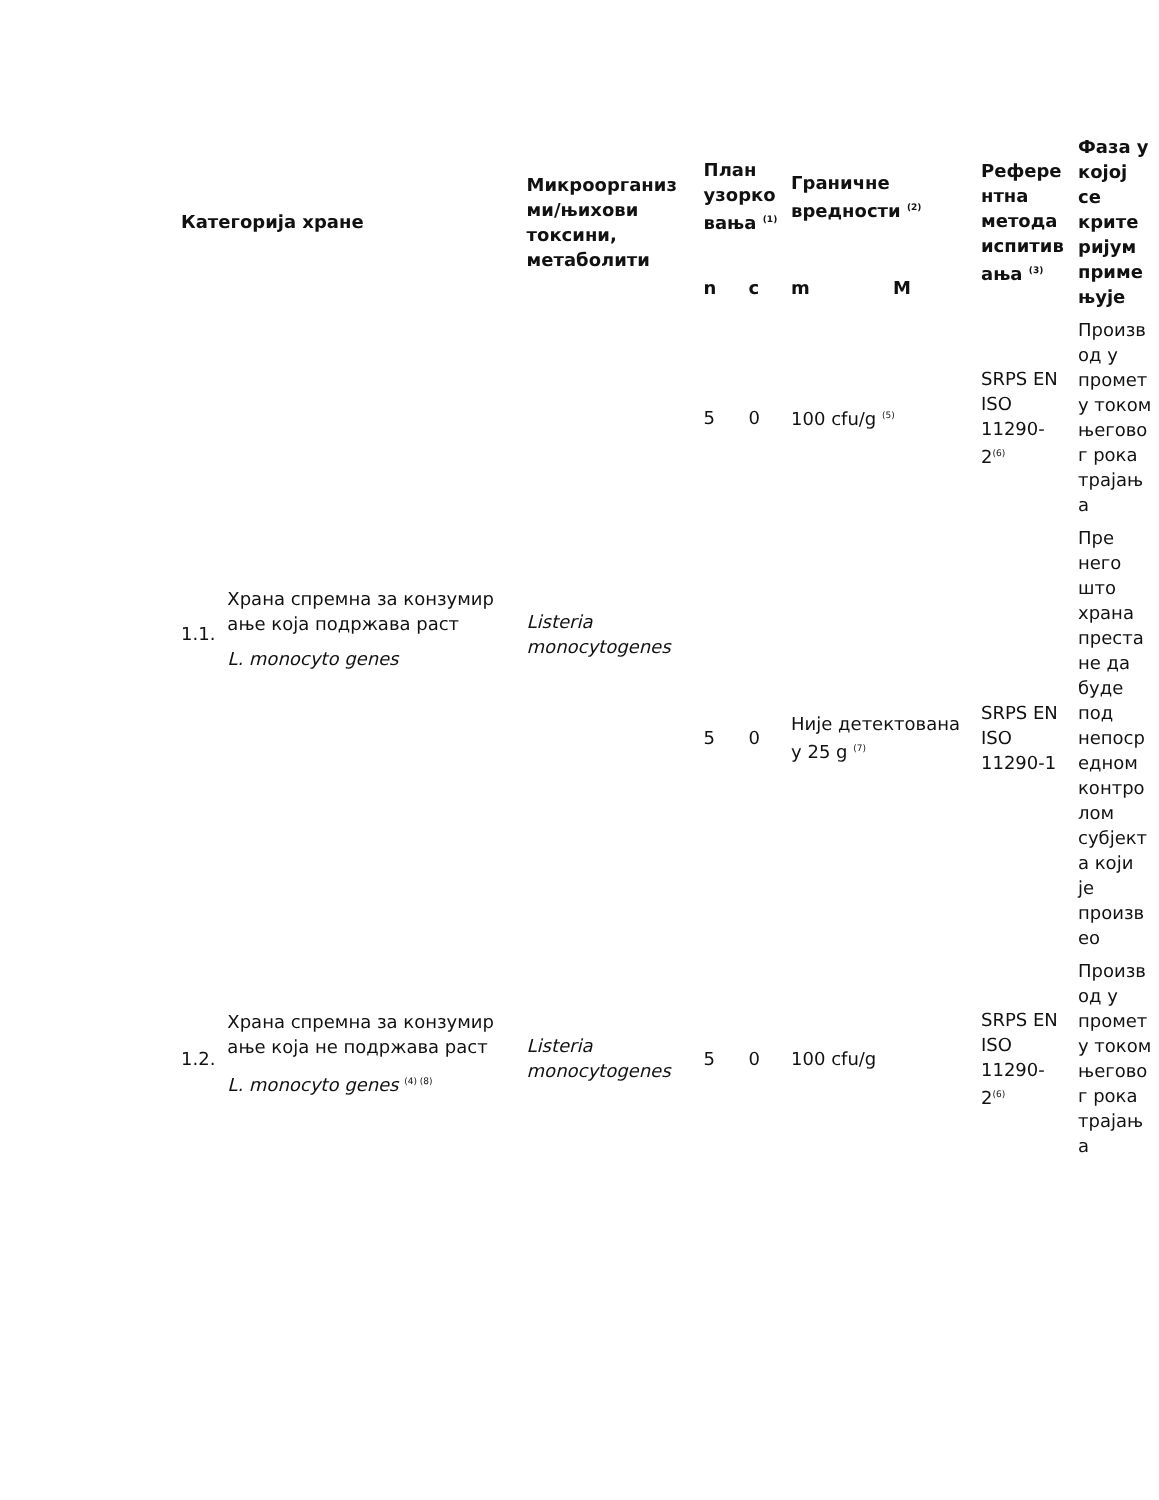| Категорија хране | | Микроорганиз ми/њихови токсини, метаболити | План узорко вања <sup>(1)</sup> | | Граничне вредности <sup>(2)</sup> | | Рефере нтна метода испитив ања <sup>(3)</sup> | Фаза у којој се крите ријум приме њује |
| --- | --- | --- | --- | --- | --- | --- | --- | --- |
| | | | n | c | m | M | | |
| 1.1. | Храна спремна за конзумир ање која подржава раст L. monocyto genes | Listeria monocytogenes | 5 | 0 | 100 cfu/g <sup>(5)</sup> | | SRPS EN ISO 11290-2<sup>(6)</sup> | Произв од у промет у током његово г рока трајањ а |
| | | | 5 | 0 | Није детектована у 25 g <sup>(7)</sup> | | SRPS EN ISO 11290-1 | Пре него што храна преста не да буде под непоср едном контро лом субјект а који је произв ео |
| 1.2. | Храна спремна за конзумир ање која не подржава раст L. monocyto genes <sup>(4) (8)</sup> | Listeria monocytogenes | 5 | 0 | 100 cfu/g | | SRPS EN ISO 11290-2<sup>(6)</sup> | Произв од у промет у током његово г рока трајањ а |